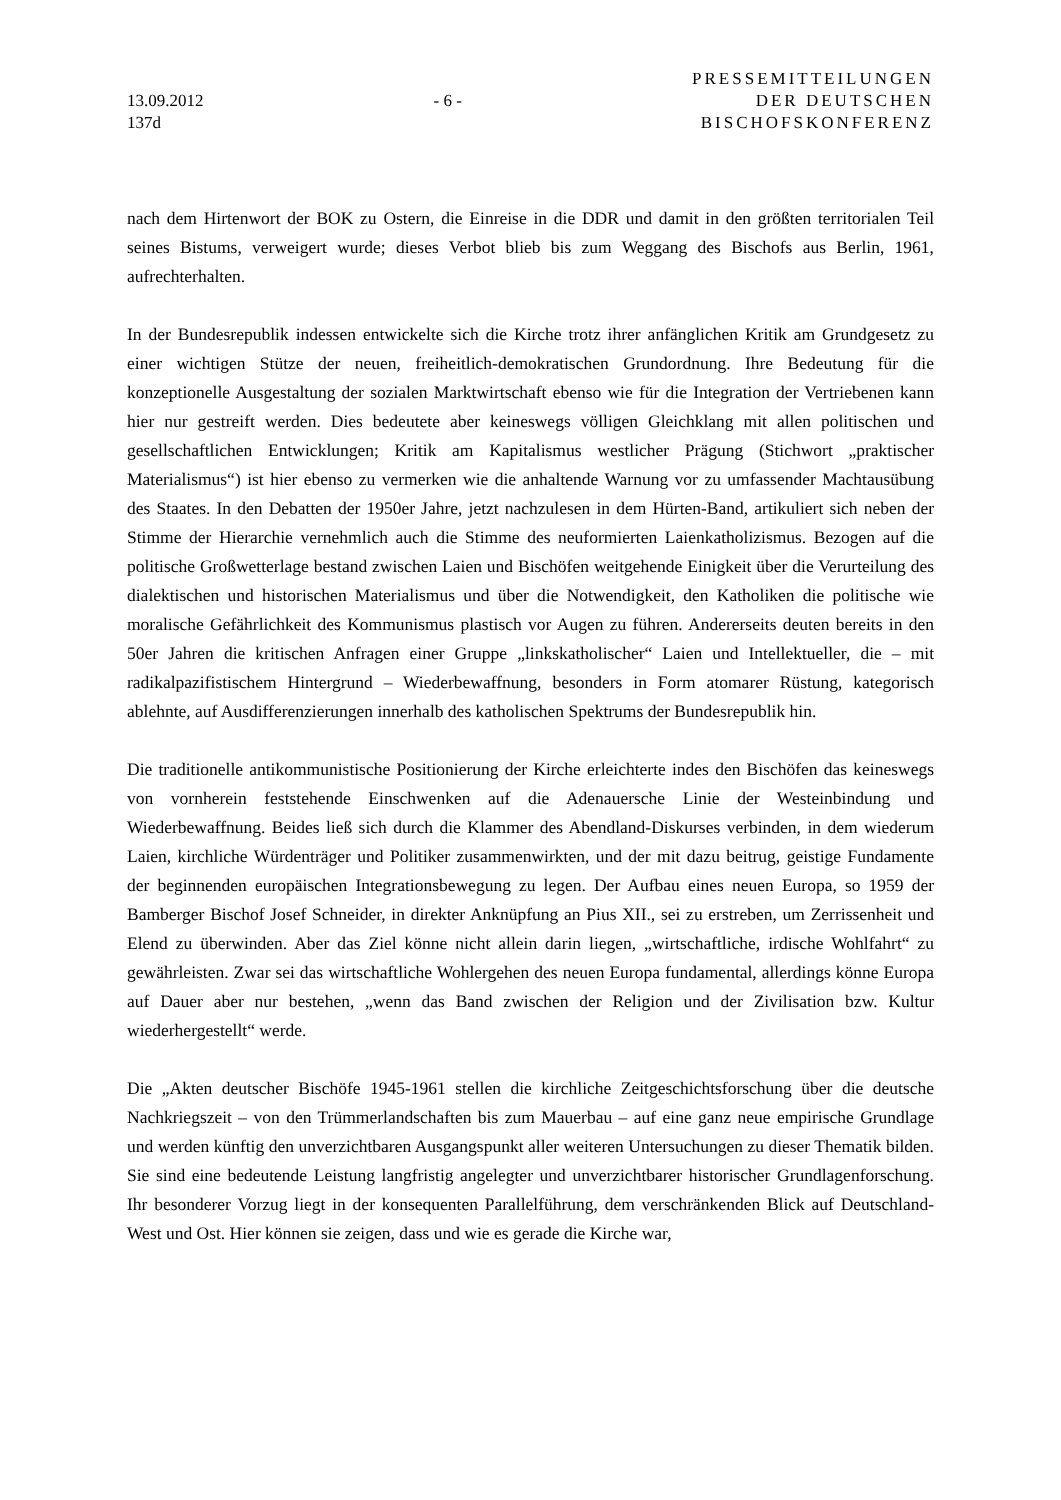13.09.2012
137d
- 6 -
PRESSEMITTEILUNGEN
DER DEUTSCHEN
BISCHOFSKONFERENZ
nach dem Hirtenwort der BOK zu Ostern, die Einreise in die DDR und damit in den größten territorialen Teil seines Bistums, verweigert wurde; dieses Verbot blieb bis zum Weggang des Bischofs aus Berlin, 1961, aufrechterhalten.
In der Bundesrepublik indessen entwickelte sich die Kirche trotz ihrer anfänglichen Kritik am Grundgesetz zu einer wichtigen Stütze der neuen, freiheitlich-demokratischen Grundordnung. Ihre Bedeutung für die konzeptionelle Ausgestaltung der sozialen Marktwirtschaft ebenso wie für die Integration der Vertriebenen kann hier nur gestreift werden. Dies bedeutete aber keineswegs völligen Gleichklang mit allen politischen und gesellschaftlichen Entwicklungen; Kritik am Kapitalismus westlicher Prägung (Stichwort „praktischer Materialismus“) ist hier ebenso zu vermerken wie die anhaltende Warnung vor zu umfassender Machtausübung des Staates. In den Debatten der 1950er Jahre, jetzt nachzulesen in dem Hürten-Band, artikuliert sich neben der Stimme der Hierarchie vernehmlich auch die Stimme des neuformierten Laienkatholizismus. Bezogen auf die politische Großwetterlage bestand zwischen Laien und Bischöfen weitgehende Einigkeit über die Verurteilung des dialektischen und historischen Materialismus und über die Notwendigkeit, den Katholiken die politische wie moralische Gefährlichkeit des Kommunismus plastisch vor Augen zu führen. Andererseits deuten bereits in den 50er Jahren die kritischen Anfragen einer Gruppe „linkskatholischer“ Laien und Intellektueller, die – mit radikalpazifistischem Hintergrund – Wiederbewaffnung, besonders in Form atomarer Rüstung, kategorisch ablehnte, auf Ausdifferenzierungen innerhalb des katholischen Spektrums der Bundesrepublik hin.
Die traditionelle antikommunistische Positionierung der Kirche erleichterte indes den Bischöfen das keineswegs von vornherein feststehende Einschwenken auf die Adenauersche Linie der Westeinbindung und Wiederbewaffnung. Beides ließ sich durch die Klammer des Abendland-Diskurses verbinden, in dem wiederum Laien, kirchliche Würdenträger und Politiker zusammenwirkten, und der mit dazu beitrug, geistige Fundamente der beginnenden europäischen Integrationsbewegung zu legen. Der Aufbau eines neuen Europa, so 1959 der Bamberger Bischof Josef Schneider, in direkter Anknüpfung an Pius XII., sei zu erstreben, um Zerrissenheit und Elend zu überwinden. Aber das Ziel könne nicht allein darin liegen, „wirtschaftliche, irdische Wohlfahrt“ zu gewährleisten. Zwar sei das wirtschaftliche Wohlergehen des neuen Europa fundamental, allerdings könne Europa auf Dauer aber nur bestehen, „wenn das Band zwischen der Religion und der Zivilisation bzw. Kultur wiederhergestellt“ werde.
Die „Akten deutscher Bischöfe 1945-1961 stellen die kirchliche Zeitgeschichtsforschung über die deutsche Nachkriegszeit – von den Trümmerlandschaften bis zum Mauerbau – auf eine ganz neue empirische Grundlage und werden künftig den unverzichtbaren Ausgangspunkt aller weiteren Untersuchungen zu dieser Thematik bilden. Sie sind eine bedeutende Leistung langfristig angelegter und unverzichtbarer historischer Grundlagenforschung. Ihr besonderer Vorzug liegt in der konsequenten Parallelführung, dem verschränkenden Blick auf Deutschland-West und Ost. Hier können sie zeigen, dass und wie es gerade die Kirche war,